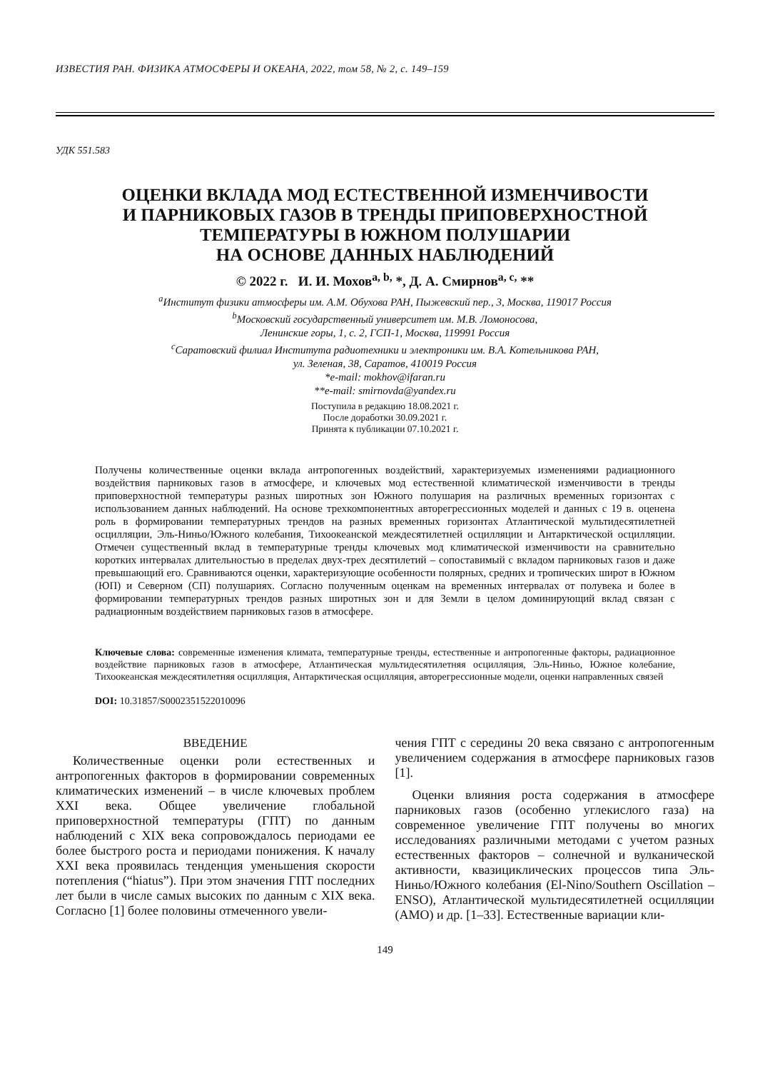ИЗВЕСТИЯ РАН. ФИЗИКА АТМОСФЕРЫ И ОКЕАНА, 2022, том 58, № 2, с. 149–159
УДК 551.583
ОЦЕНКИ ВКЛАДА МОД ЕСТЕСТВЕННОЙ ИЗМЕНЧИВОСТИ
И ПАРНИКОВЫХ ГАЗОВ В ТРЕНДЫ ПРИПОВЕРХНОСТНОЙ
ТЕМПЕРАТУРЫ В ЮЖНОМ ПОЛУШАРИИ
НА ОСНОВЕ ДАННЫХ НАБЛЮДЕНИЙ
© 2022 г. И. И. Мохов<sup>a, b,</sup> *, Д. А. Смирнов<sup>a, c,</sup> **
<sup>a</sup> Институт физики атмосферы им. А.М. Обухова РАН, Пыжевский пер., 3, Москва, 119017 Россия
<sup>b</sup> Московский государственный университет им. М.В. Ломоносова,
Ленинские горы, 1, с. 2, ГСП-1, Москва, 119991 Россия
<sup>c</sup> Саратовский филиал Института радиотехники и электроники им. В.А. Котельникова РАН,
ул. Зеленая, 38, Саратов, 410019 Россия
*e-mail: mokhov@ifaran.ru
**e-mail: smirnovda@yandex.ru
Поступила в редакцию 18.08.2021 г.
После доработки 30.09.2021 г.
Принята к публикации 07.10.2021 г.
Получены количественные оценки вклада антропогенных воздействий, характеризуемых изменениями радиационного воздействия парниковых газов в атмосфере, и ключевых мод естественной климатической изменчивости в тренды приповерхностной температуры разных широтных зон Южного полушария на различных временных горизонтах с использованием данных наблюдений. На основе трехкомпонентных авторегрессионных моделей и данных с 19 в. оценена роль в формировании температурных трендов на разных временных горизонтах Атлантической мультидесятилетней осцилляции, Эль-Ниньо/Южного колебания, Тихоокеанской междесятилетней осцилляции и Антарктической осцилляции. Отмечен существенный вклад в температурные тренды ключевых мод климатической изменчивости на сравнительно коротких интервалах длительностью в пределах двух-трех десятилетий – сопоставимый с вкладом парниковых газов и даже превышающий его. Сравниваются оценки, характеризующие особенности полярных, средних и тропических широт в Южном (ЮП) и Северном (СП) полушариях. Согласно полученным оценкам на временных интервалах от полувека и более в формировании температурных трендов разных широтных зон и для Земли в целом доминирующий вклад связан с радиационным воздействием парниковых газов в атмосфере.
Ключевые слова: современные изменения климата, температурные тренды, естественные и антропогенные факторы, радиационное воздействие парниковых газов в атмосфере, Атлантическая мультидесятилетняя осцилляция, Эль-Ниньо, Южное колебание, Тихоокеанская междесятилетняя осцилляция, Антарктическая осцилляция, авторегрессионные модели, оценки направленных связей
DOI: 10.31857/S0002351522010096
ВВЕДЕНИЕ
Количественные оценки роли естественных и антропогенных факторов в формировании современных климатических изменений – в числе ключевых проблем XXI века. Общее увеличение глобальной приповерхностной температуры (ГПТ) по данным наблюдений с XIX века сопровождалось периодами ее более быстрого роста и периодами понижения. К началу XXI века проявилась тенденция уменьшения скорости потепления (“hiatus”). При этом значения ГПТ последних лет были в числе самых высоких по данным с XIX века. Согласно [1] более половины отмеченного увели-
чения ГПТ с середины 20 века связано с антропогенным увеличением содержания в атмосфере парниковых газов [1].
Оценки влияния роста содержания в атмосфере парниковых газов (особенно углекислого газа) на современное увеличение ГПТ получены во многих исследованиях различными методами с учетом разных естественных факторов – солнечной и вулканической активности, квазициклических процессов типа Эль-Ниньо/Южного колебания (El-Nino/Southern Oscillation – ENSO), Атлантической мультидесятилетней осцилляции (AMO) и др. [1–33]. Естественные вариации кли-
149